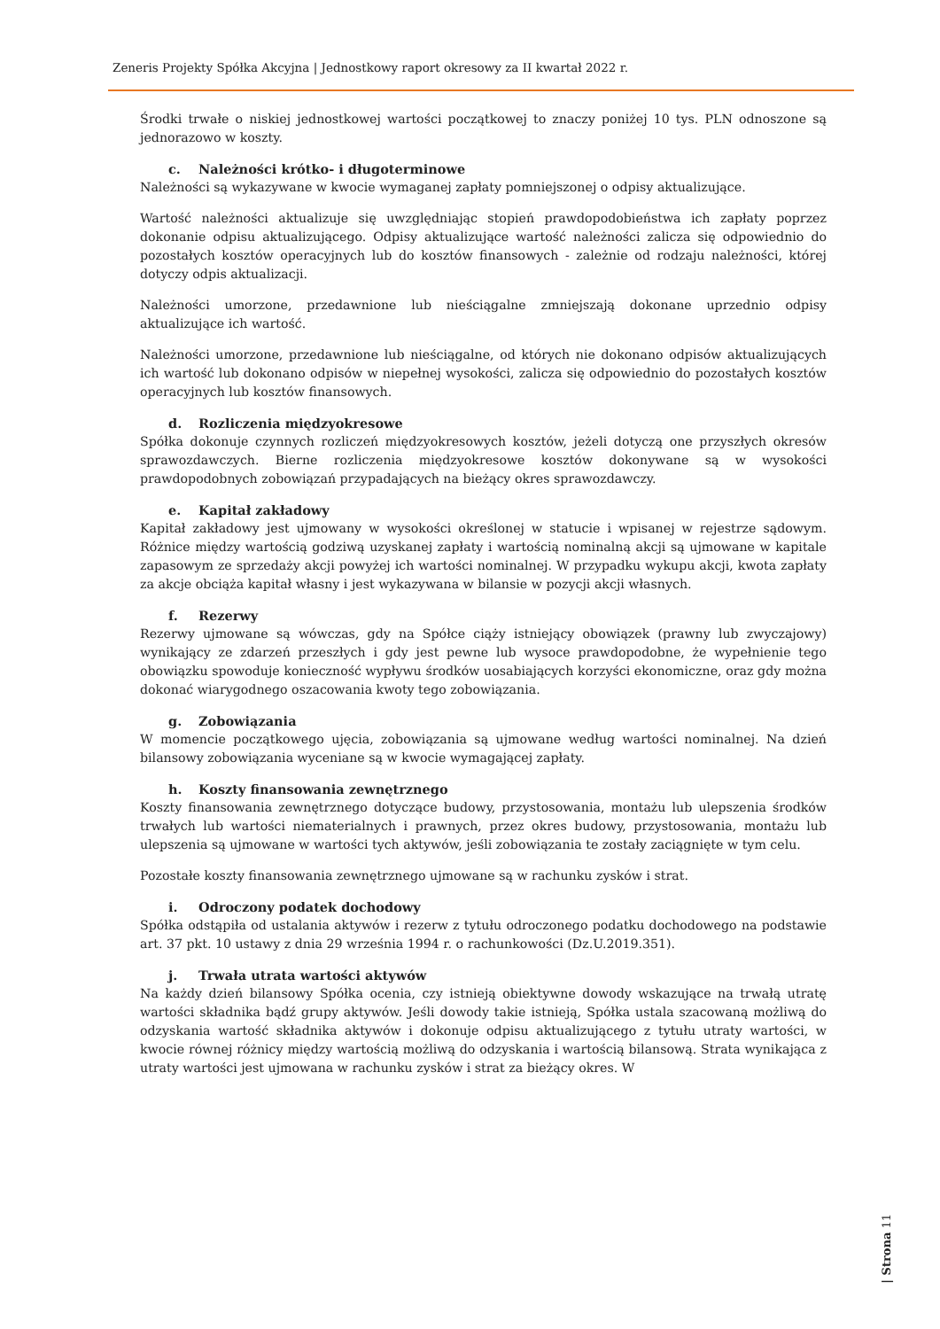Zeneris Projekty Spółka Akcyjna | Jednostkowy raport okresowy za II kwartał 2022 r.
Środki trwałe o niskiej jednostkowej wartości początkowej to znaczy poniżej 10 tys. PLN odnoszone są jednorazowo w koszty.
c. Należności krótko- i długoterminowe
Należności są wykazywane w kwocie wymaganej zapłaty pomniejszonej o odpisy aktualizujące.
Wartość należności aktualizuje się uwzględniając stopień prawdopodobieństwa ich zapłaty poprzez dokonanie odpisu aktualizującego. Odpisy aktualizujące wartość należności zalicza się odpowiednio do pozostałych kosztów operacyjnych lub do kosztów finansowych - zależnie od rodzaju należności, której dotyczy odpis aktualizacji.
Należności umorzone, przedawnione lub nieściągalne zmniejszają dokonane uprzednio odpisy aktualizujące ich wartość.
Należności umorzone, przedawnione lub nieściągalne, od których nie dokonano odpisów aktualizujących ich wartość lub dokonano odpisów w niepełnej wysokości, zalicza się odpowiednio do pozostałych kosztów operacyjnych lub kosztów finansowych.
d. Rozliczenia międzyokresowe
Spółka dokonuje czynnych rozliczeń międzyokresowych kosztów, jeżeli dotyczą one przyszłych okresów sprawozdawczych. Bierne rozliczenia międzyokresowe kosztów dokonywane są w wysokości prawdopodobnych zobowiązań przypadających na bieżący okres sprawozdawczy.
e. Kapitał zakładowy
Kapitał zakładowy jest ujmowany w wysokości określonej w statucie i wpisanej w rejestrze sądowym. Różnice między wartością godziwą uzyskanej zapłaty i wartością nominalną akcji są ujmowane w kapitale zapasowym ze sprzedaży akcji powyżej ich wartości nominalnej. W przypadku wykupu akcji, kwota zapłaty za akcje obciąża kapitał własny i jest wykazywana w bilansie w pozycji akcji własnych.
f. Rezerwy
Rezerwy ujmowane są wówczas, gdy na Spółce ciąży istniejący obowiązek (prawny lub zwyczajowy) wynikający ze zdarzeń przeszłych i gdy jest pewne lub wysoce prawdopodobne, że wypełnienie tego obowiązku spowoduje konieczność wypływu środków uosabiających korzyści ekonomiczne, oraz gdy można dokonać wiarygodnego oszacowania kwoty tego zobowiązania.
g. Zobowiązania
W momencie początkowego ujęcia, zobowiązania są ujmowane według wartości nominalnej. Na dzień bilansowy zobowiązania wyceniane są w kwocie wymagającej zapłaty.
h. Koszty finansowania zewnętrznego
Koszty finansowania zewnętrznego dotyczące budowy, przystosowania, montażu lub ulepszenia środków trwałych lub wartości niematerialnych i prawnych, przez okres budowy, przystosowania, montażu lub ulepszenia są ujmowane w wartości tych aktywów, jeśli zobowiązania te zostały zaciągnięte w tym celu.
Pozostałe koszty finansowania zewnętrznego ujmowane są w rachunku zysków i strat.
i. Odroczony podatek dochodowy
Spółka odstąpiła od ustalania aktywów i rezerw z tytułu odroczonego podatku dochodowego na podstawie art. 37 pkt. 10 ustawy z dnia 29 września 1994 r. o rachunkowości (Dz.U.2019.351).
j. Trwała utrata wartości aktywów
Na każdy dzień bilansowy Spółka ocenia, czy istnieją obiektywne dowody wskazujące na trwałą utratę wartości składnika bądź grupy aktywów. Jeśli dowody takie istnieją, Spółka ustala szacowaną możliwą do odzyskania wartość składnika aktywów i dokonuje odpisu aktualizującego z tytułu utraty wartości, w kwocie równej różnicy między wartością możliwą do odzyskania i wartością bilansową. Strata wynikająca z utraty wartości jest ujmowana w rachunku zysków i strat za bieżący okres. W
| Strona 11